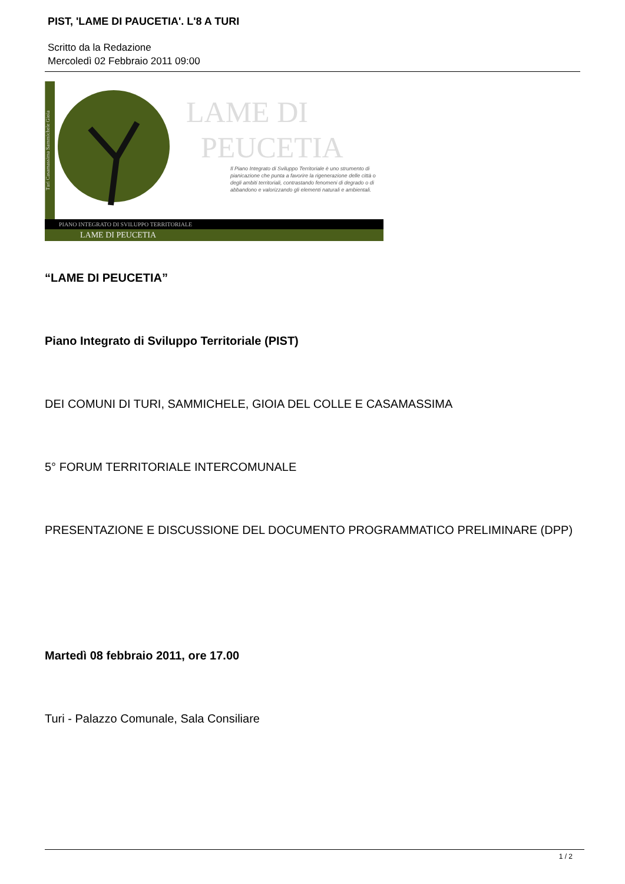PIST, 'LAME DI PAUCETIA'. L'8 A TURI
Scritto da la Redazione
Mercoledì 02 Febbraio 2011 09:00
Turi Casamassima Sammichele Gioia
LAME DI
PEUCETIA
Il Piano Integrato di Sviluppo Territoriale è uno strumento di pianicazione che punta a favorire la rigenerazione delle città o degli ambiti territoriali, contrastando fenomeni di degrado o di abbandono e valorizzando gli elementi naturali e ambientali.
PIANO INTEGRATO DI SVILUPPO TERRITORIALE
LAME DI PEUCETIA
“LAME DI PEUCETIA”
Piano Integrato di Sviluppo Territoriale (PIST)
DEI COMUNI DI TURI, SAMMICHELE, GIOIA DEL COLLE E CASAMASSIMA
5° FORUM TERRITORIALE INTERCOMUNALE
PRESENTAZIONE E DISCUSSIONE DEL DOCUMENTO PROGRAMMATICO PRELIMINARE (DPP)
Martedì 08 febbraio 2011, ore 17.00
Turi - Palazzo Comunale, Sala Consiliare
1 / 2